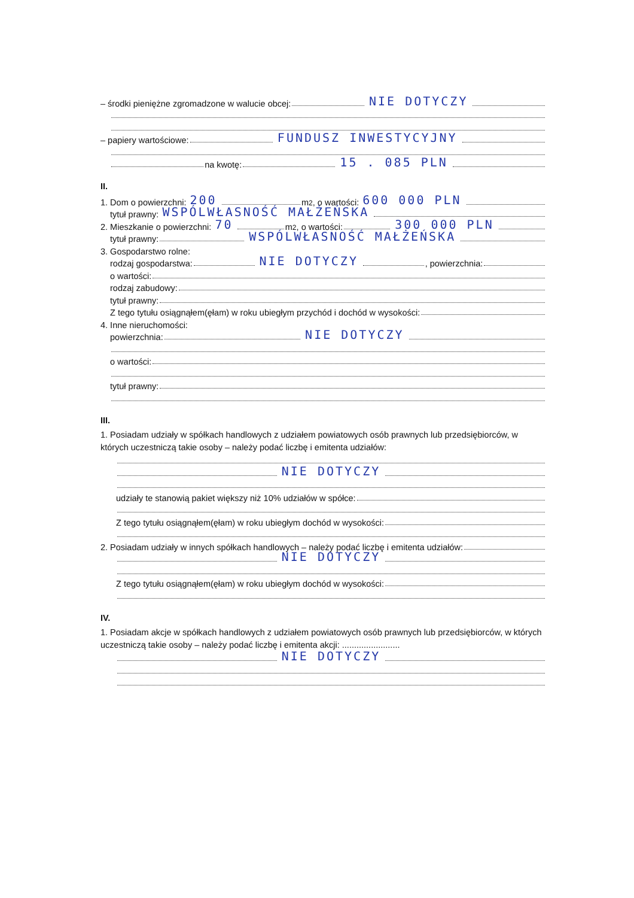– środki pieniężne zgromadzone w walucie obcej: NIE DOTYCZY
– papiery wartościowe: FUNDUSZ INWESTYCYJNY
na kwotę: 15 . 085 PLN
II.
1. Dom o powierzchni: 200 m<sup>2</sup>, o wartości: 600 000 PLN
tytuł prawny: WSPÓLWŁASNOŚĆ MAŁŻEŃSKA
2. Mieszkanie o powierzchni: 70 m<sup>2</sup>, o wartości: 300 000 PLN
tytuł prawny: WSPÓLWŁASNOŚĆ MAŁŻEŃSKA
3. Gospodarstwo rolne:
rodzaj gospodarstwa: NIE DOTYCZY , powierzchnia:
o wartości:
rodzaj zabudowy:
tytuł prawny:
Z tego tytułu osiągnąłem(ęłam) w roku ubiegłym przychód i dochód w wysokości:
4. Inne nieruchomości:
powierzchnia: NIE DOTYCZY
o wartości:
tytuł prawny:
III.
1. Posiadam udziały w spółkach handlowych z udziałem powiatowych osób prawnych lub przedsiębiorców, w których uczestniczą takie osoby – należy podać liczbę i emitenta udziałów:
NIE DOTYCZY
udziały te stanowią pakiet większy niż 10% udziałów w spółce:
Z tego tytułu osiągnąłem(ęłam) w roku ubiegłym dochód w wysokości:
2. Posiadam udziały w innych spółkach handlowych – należy podać liczbę i emitenta udziałów:
NIE DOTYCZY
Z tego tytułu osiągnąłem(ęłam) w roku ubiegłym dochód w wysokości:
IV.
1. Posiadam akcje w spółkach handlowych z udziałem powiatowych osób prawnych lub przedsiębiorców, w których uczestniczą takie osoby – należy podać liczbę i emitenta akcji: ........................
NIE DOTYCZY